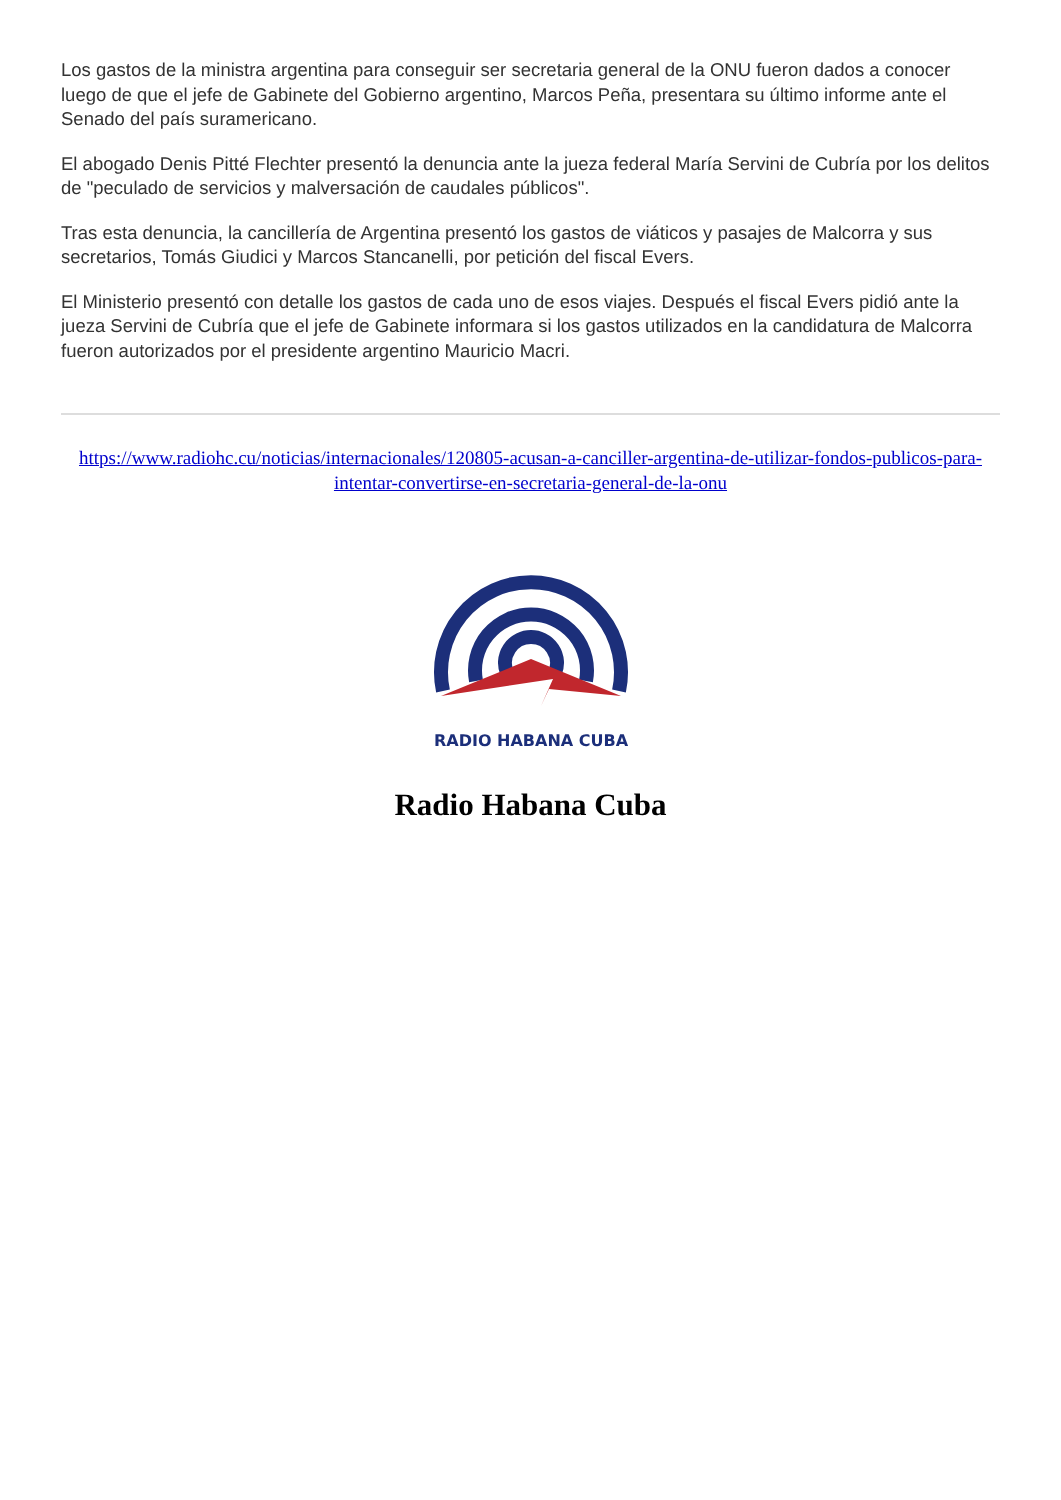Los gastos de la ministra argentina para conseguir ser secretaria general de la ONU fueron dados a conocer luego de que el jefe de Gabinete del Gobierno argentino, Marcos Peña, presentara su último informe ante el Senado del país suramericano.
El abogado Denis Pitté Flechter presentó la denuncia ante la jueza federal María Servini de Cubría por los delitos de "peculado de servicios y malversación de caudales públicos".
Tras esta denuncia, la cancillería de Argentina presentó los gastos de viáticos y pasajes de Malcorra y sus secretarios, Tomás Giudici y Marcos Stancanelli, por petición del fiscal Evers.
El Ministerio presentó con detalle los gastos de cada uno de esos viajes. Después el fiscal Evers pidió ante la jueza Servini de Cubría que el jefe de Gabinete informara si los gastos utilizados en la candidatura de Malcorra fueron autorizados por el presidente argentino Mauricio Macri.
https://www.radiohc.cu/noticias/internacionales/120805-acusan-a-canciller-argentina-de-utilizar-fondos-publicos-para-intentar-convertirse-en-secretaria-general-de-la-onu
RADIO HABANA CUBA
Radio Habana Cuba